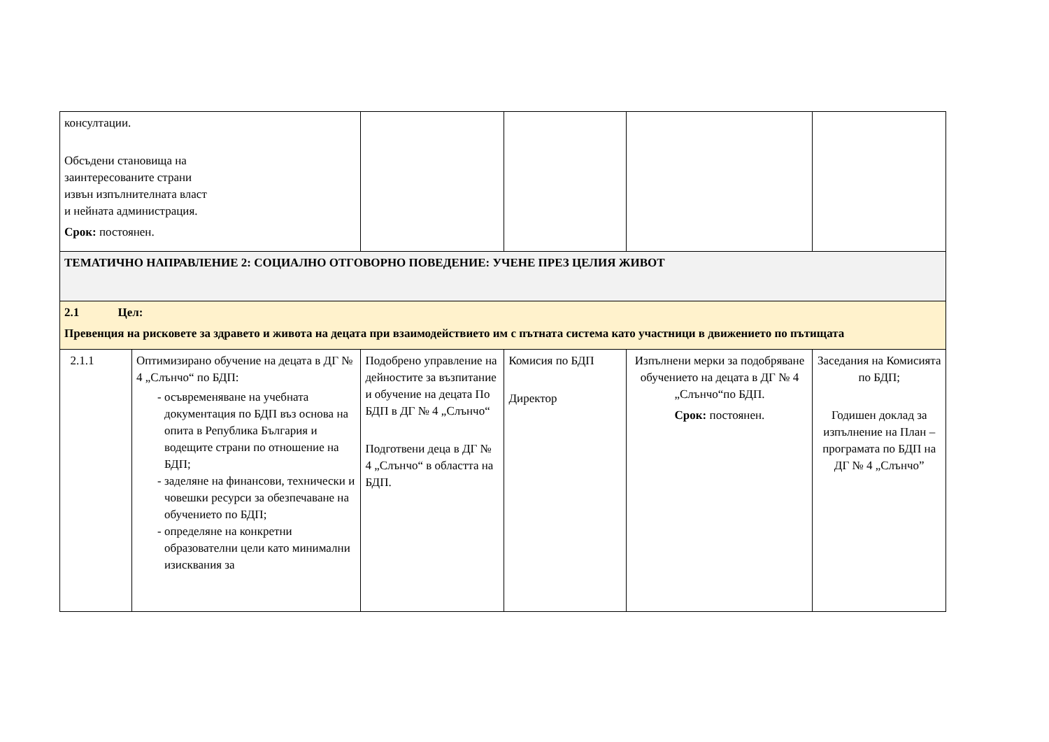| консултации. Обсъдени становища на заинтересованите страни извън изпълнителната власт и нейната администрация. Срок: постоянен. | | | | | |
| ТЕМАТИЧНО НАПРАВЛЕНИЕ 2: СОЦИАЛНО ОТГОВОРНО ПОВЕДЕНИЕ: УЧЕНЕ ПРЕЗ ЦЕЛИЯ ЖИВОТ | | | | | |
| 2.1 Цел: Превенция на рисковете за здравето и живота на децата при взаимодействието им с пътната система като участници в движението по пътищата | | | | | |
| 2.1.1 | Оптимизирано обучение на децата в ДГ № 4 „Слънчо“ по БДП: осъвременяване на учебната документация по БДП въз основа на опита в Република България и водещите страни по отношение на БДП; заделяне на финансови, технически и човешки ресурси за обезпечаване на обучението по БДП; определяне на конкретни образователни цели като минимални изисквания за | Подобрено управление на дейностите за възпитание и обучение на децата По БДП в ДГ № 4 „Слънчо“ Подготвени деца в ДГ № 4 „Слънчо“ в областта на БДП. | Комисия по БДП Директор | Изпълнени мерки за подобряване обучението на децата в ДГ № 4 „Слънчо“по БДП. Срок: постоянен. | Заседания на Комисията по БДП; Годишен доклад за изпълнение на План – програмата по БДП на ДГ № 4 „Слънчо” |